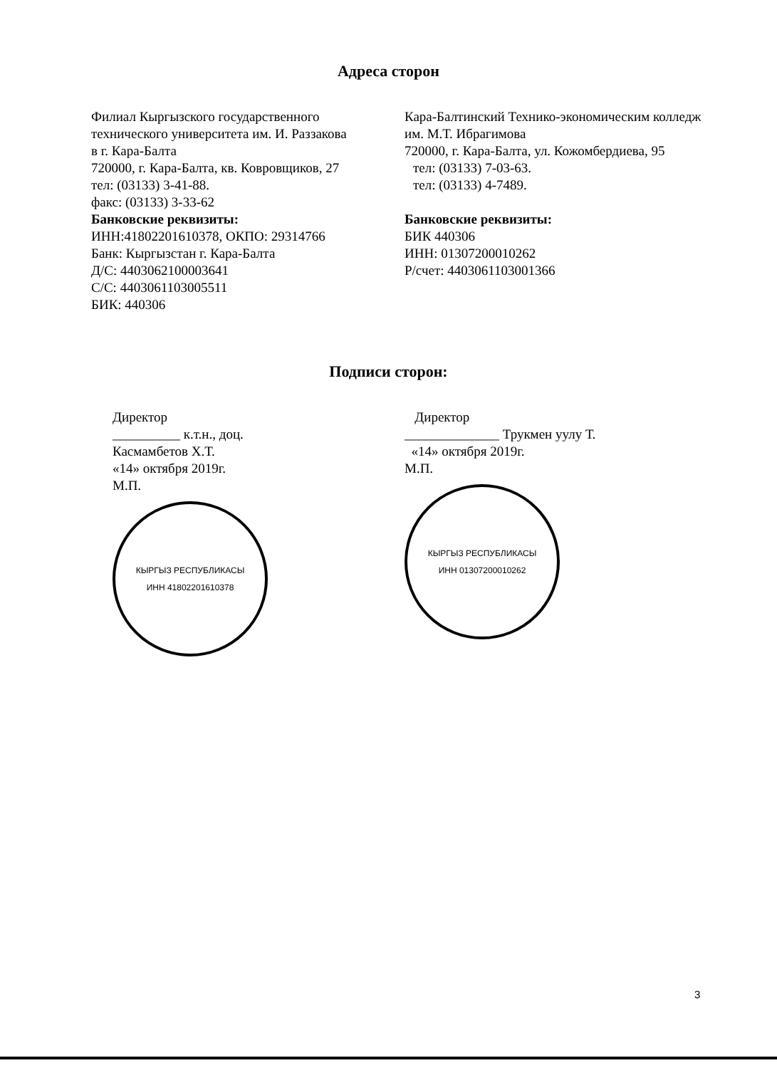Адреса сторон
Филиал Кыргызского государственного
технического университета им. И. Раззакова
в г. Кара-Балта
720000, г. Кара-Балта, кв. Ковровщиков, 27
тел: (03133) 3-41-88.
факс: (03133) 3-33-62
Банковские реквизиты:
ИНН:41802201610378, ОКПО: 29314766
Банк: Кыргызстан г. Кара-Балта
Д/С: 4403062100003641
С/С: 4403061103005511
БИК: 440306
Кара-Балтинский Технико-экономическим колледж им. М.Т. Ибрагимова
720000, г. Кара-Балта, ул. Кожомбердиева, 95
тел: (03133) 7-03-63.
тел: (03133) 4-7489.
Банковские реквизиты:
БИК 440306
ИНН: 01307200010262
Р/счет: 4403061103001366
Подписи сторон:
Директор
__________ к.т.н., доц.
Касмамбетов Х.Т.
«14» октября 2019г.
М.П.
КЫРГЫЗ РЕСПУБЛИКАСЫ
ИНН 41802201610378
Директор
______________ Трукмен уулу Т.
«14» октября 2019г.
М.П.
КЫРГЫЗ РЕСПУБЛИКАСЫ
ИНН 01307200010262
3